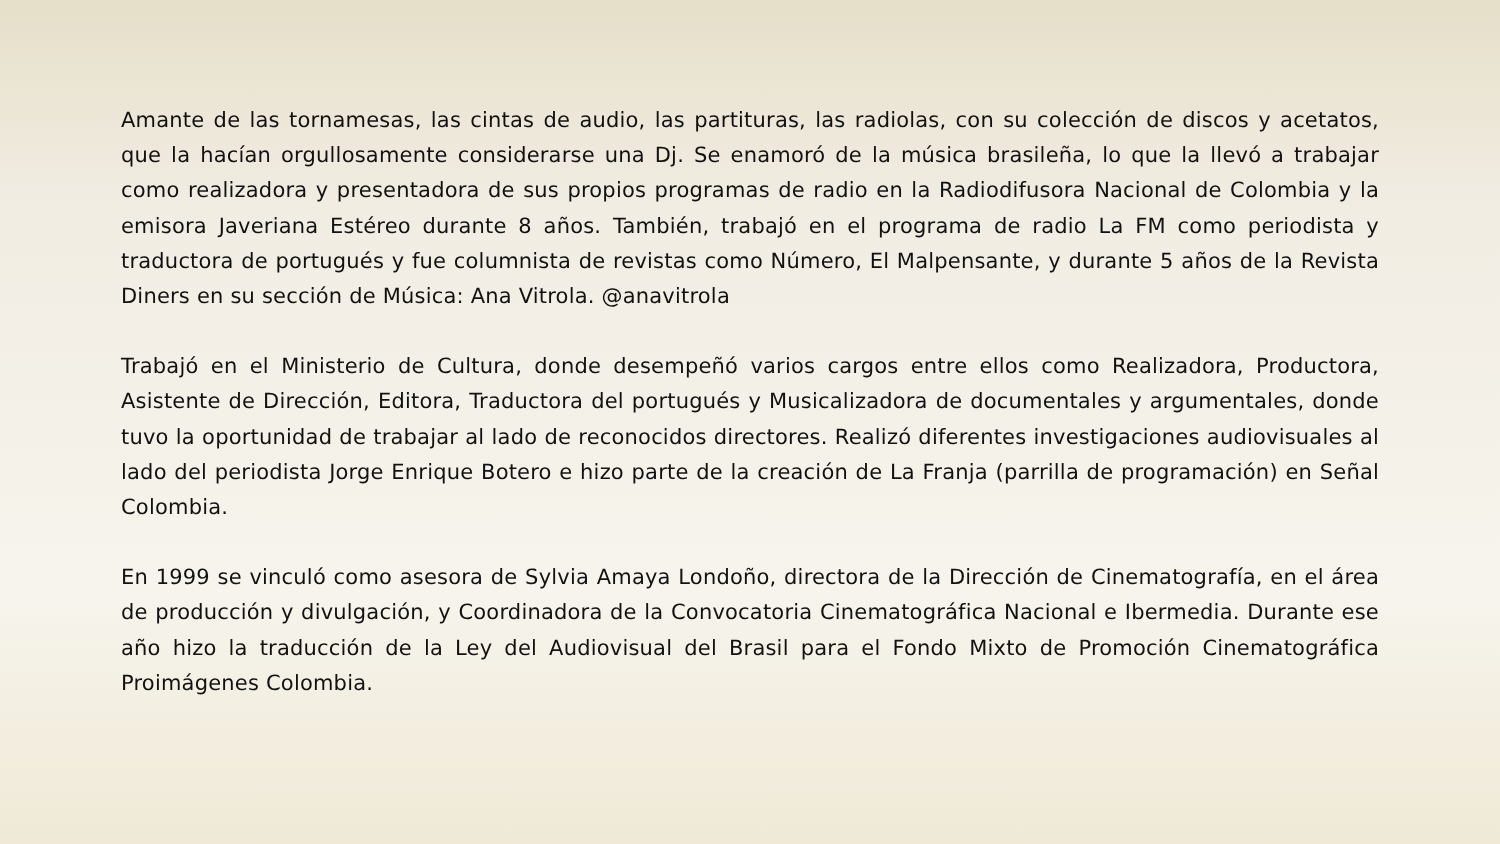Amante de las tornamesas, las cintas de audio, las partituras, las radiolas, con su colección de discos y acetatos, que la hacían orgullosamente considerarse una Dj. Se enamoró de la música brasileña, lo que la llevó a trabajar como realizadora y presentadora de sus propios programas de radio en la Radiodifusora Nacional de Colombia y la emisora Javeriana Estéreo durante 8 años. También, trabajó en el programa de radio La FM como periodista y traductora de portugués y fue columnista de revistas como Número, El Malpensante, y durante 5 años de la Revista Diners en su sección de Música: Ana Vitrola. @anavitrola
Trabajó en el Ministerio de Cultura, donde desempeñó varios cargos entre ellos como Realizadora, Productora, Asistente de Dirección, Editora, Traductora del portugués y Musicalizadora de documentales y argumentales, donde tuvo la oportunidad de trabajar al lado de reconocidos directores. Realizó diferentes investigaciones audiovisuales al lado del periodista Jorge Enrique Botero e hizo parte de la creación de La Franja (parrilla de programación) en Señal Colombia.
En 1999 se vinculó como asesora de Sylvia Amaya Londoño, directora de la Dirección de Cinematografía, en el área de producción y divulgación, y Coordinadora de la Convocatoria Cinematográfica Nacional e Ibermedia. Durante ese año hizo la traducción de la Ley del Audiovisual del Brasil para el Fondo Mixto de Promoción Cinematográfica Proimágenes Colombia.